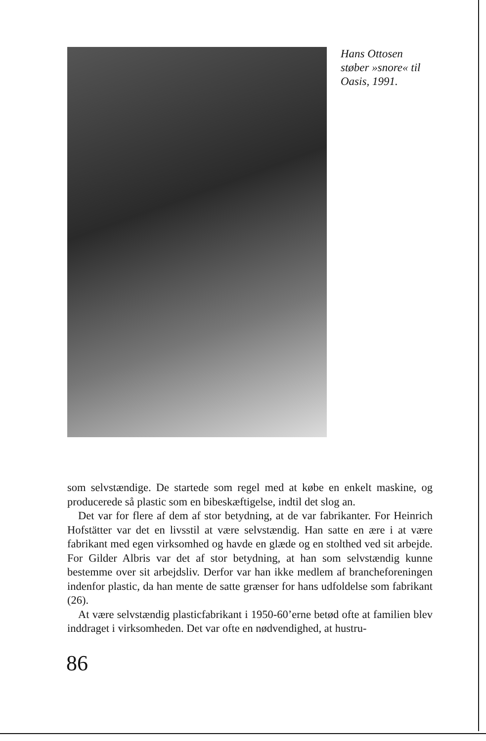Hans Ottosen
støber »snore« til
Oasis, 1991.
som selvstændige. De startede som regel med at købe en enkelt maskine, og producerede så plastic som en bibeskæftigelse, indtil det slog an.
Det var for flere af dem af stor betydning, at de var fabrikanter. For Heinrich Hofstätter var det en livsstil at være selvstændig. Han satte en ære i at være fabrikant med egen virksomhed og havde en glæde og en stolthed ved sit arbejde. For Gilder Albris var det af stor betydning, at han som selvstændig kunne bestemme over sit arbejdsliv. Derfor var han ikke medlem af brancheforeningen indenfor plastic, da han mente de satte grænser for hans udfoldelse som fabrikant (26).
At være selvstændig plasticfabrikant i 1950-60’erne betød ofte at familien blev inddraget i virksomheden. Det var ofte en nødvendighed, at hustru-
86